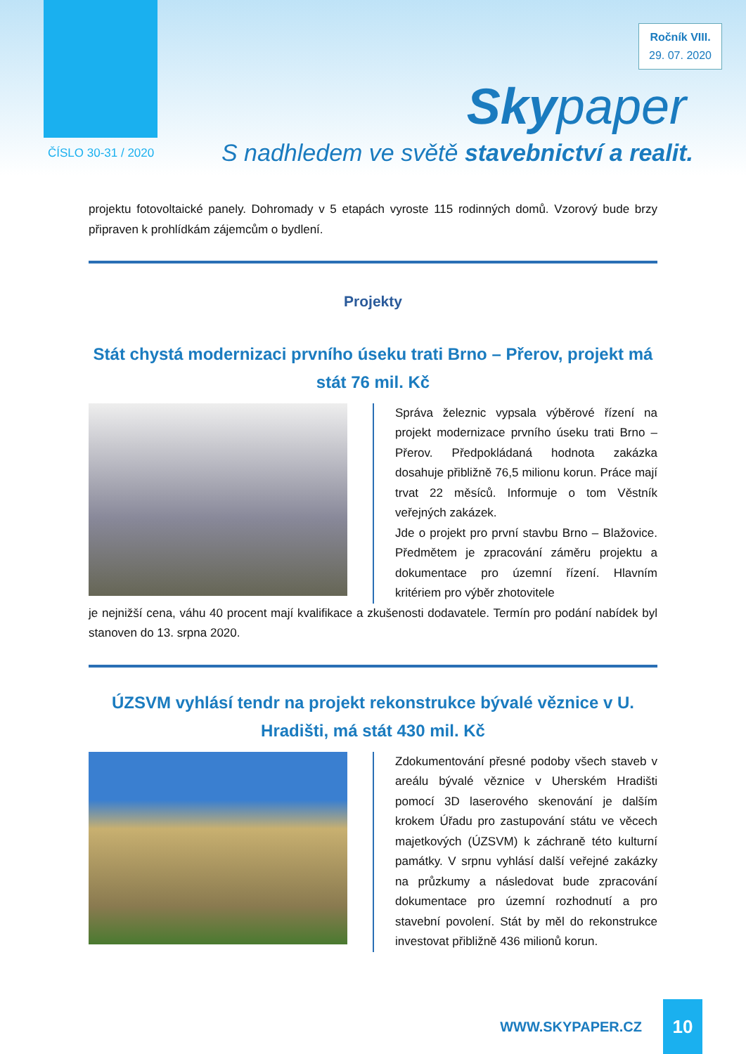Ročník VIII.
29. 07. 2020
Skypaper
ČÍSLO 30-31 / 2020
S nadhledem ve světě stavebnictví a realit.
projektu fotovoltaické panely. Dohromady v 5 etapách vyroste 115 rodinných domů. Vzorový bude brzy připraven k prohlídkám zájemcům o bydlení.
Projekty
Stát chystá modernizaci prvního úseku trati Brno – Přerov, projekt má stát 76 mil. Kč
Správa železnic vypsala výběrové řízení na projekt modernizace prvního úseku trati Brno – Přerov. Předpokládaná hodnota zakázka dosahuje přibližně 76,5 milionu korun. Práce mají trvat 22 měsíců. Informuje o tom Věstník veřejných zakázek.
Jde o projekt pro první stavbu Brno – Blažovice. Předmětem je zpracování záměru projektu a dokumentace pro územní řízení. Hlavním kritériem pro výběr zhotovitele
je nejnižší cena, váhu 40 procent mají kvalifikace a zkušenosti dodavatele. Termín pro podání nabídek byl stanoven do 13. srpna 2020.
ÚZSVM vyhlásí tendr na projekt rekonstrukce bývalé věznice v U. Hradišti, má stát 430 mil. Kč
Zdokumentování přesné podoby všech staveb v areálu bývalé věznice v Uherském Hradišti pomocí 3D laserového skenování je dalším krokem Úřadu pro zastupování státu ve věcech majetkových (ÚZSVM) k záchraně této kulturní památky. V srpnu vyhlásí další veřejné zakázky na průzkumy a následovat bude zpracování dokumentace pro územní rozhodnutí a pro stavební povolení. Stát by měl do rekonstrukce investovat přibližně 436 milionů korun.
WWW.SKYPAPER.CZ
10